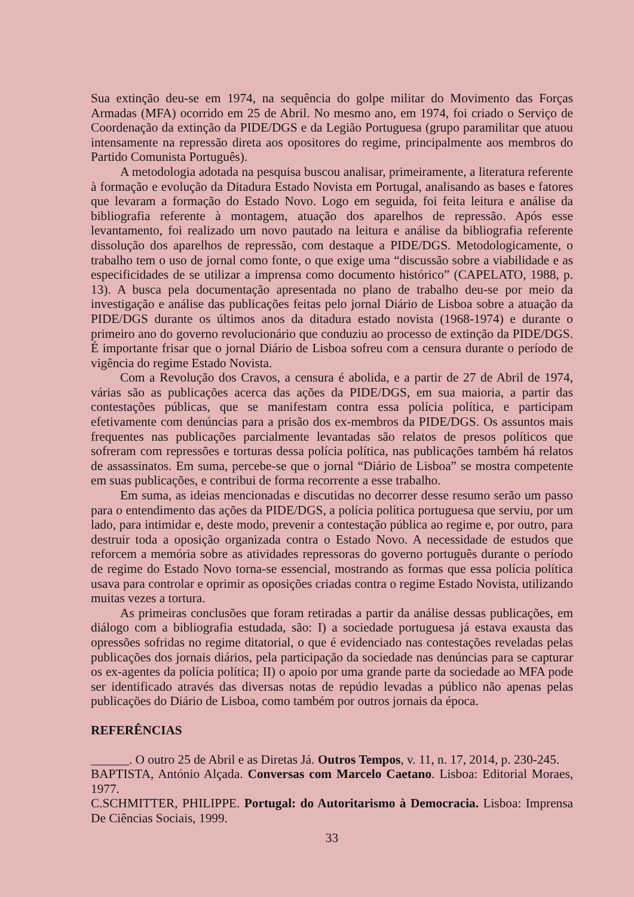Sua extinção deu-se em 1974, na sequência do golpe militar do Movimento das Forças Armadas (MFA) ocorrido em 25 de Abril. No mesmo ano, em 1974, foi criado o Serviço de Coordenação da extinção da PIDE/DGS e da Legião Portuguesa (grupo paramilitar que atuou intensamente na repressão direta aos opositores do regime, principalmente aos membros do Partido Comunista Português).
A metodologia adotada na pesquisa buscou analisar, primeiramente, a literatura referente à formação e evolução da Ditadura Estado Novista em Portugal, analisando as bases e fatores que levaram a formação do Estado Novo. Logo em seguida, foi feita leitura e análise da bibliografia referente à montagem, atuação dos aparelhos de repressão. Após esse levantamento, foi realizado um novo pautado na leitura e análise da bibliografia referente dissolução dos aparelhos de repressão, com destaque a PIDE/DGS. Metodologicamente, o trabalho tem o uso de jornal como fonte, o que exige uma “discussão sobre a viabilidade e as especificidades de se utilizar a imprensa como documento histórico” (CAPELATO, 1988, p. 13). A busca pela documentação apresentada no plano de trabalho deu-se por meio da investigação e análise das publicações feitas pelo jornal Diário de Lisboa sobre a atuação da PIDE/DGS durante os últimos anos da ditadura estado novista (1968-1974) e durante o primeiro ano do governo revolucionário que conduziu ao processo de extinção da PIDE/DGS. É importante frisar que o jornal Diário de Lisboa sofreu com a censura durante o período de vigência do regime Estado Novista.
Com a Revolução dos Cravos, a censura é abolida, e a partir de 27 de Abril de 1974, várias são as publicações acerca das ações da PIDE/DGS, em sua maioria, a partir das contestações públicas, que se manifestam contra essa polícia política, e participam efetivamente com denúncias para a prisão dos ex-membros da PIDE/DGS. Os assuntos mais frequentes nas publicações parcialmente levantadas são relatos de presos políticos que sofreram com repressões e torturas dessa polícia política, nas publicações também há relatos de assassinatos. Em suma, percebe-se que o jornal “Diário de Lisboa” se mostra competente em suas publicações, e contribui de forma recorrente a esse trabalho.
Em suma, as ideias mencionadas e discutidas no decorrer desse resumo serão um passo para o entendimento das ações da PIDE/DGS, a polícia política portuguesa que serviu, por um lado, para intimidar e, deste modo, prevenir a contestação pública ao regime e, por outro, para destruir toda a oposição organizada contra o Estado Novo. A necessidade de estudos que reforcem a memória sobre as atividades repressoras do governo português durante o período de regime do Estado Novo torna-se essencial, mostrando as formas que essa polícia política usava para controlar e oprimir as oposições criadas contra o regime Estado Novista, utilizando muitas vezes a tortura.
As primeiras conclusões que foram retiradas a partir da análise dessas publicações, em diálogo com a bibliografia estudada, são: I) a sociedade portuguesa já estava exausta das opressões sofridas no regime ditatorial, o que é evidenciado nas contestações reveladas pelas publicações dos jornais diários, pela participação da sociedade nas denúncias para se capturar os ex-agentes da polícia política; II) o apoio por uma grande parte da sociedade ao MFA pode ser identificado através das diversas notas de repúdio levadas a público não apenas pelas publicações do Diário de Lisboa, como também por outros jornais da época.
REFERÊNCIAS
______. O outro 25 de Abril e as Diretas Já. Outros Tempos, v. 11, n. 17, 2014, p. 230-245.
BAPTISTA, António Alçada. Conversas com Marcelo Caetano. Lisboa: Editorial Moraes, 1977.
C.SCHMITTER, PHILIPPE. Portugal: do Autoritarismo à Democracia. Lisboa: Imprensa De Ciências Sociais, 1999.
33